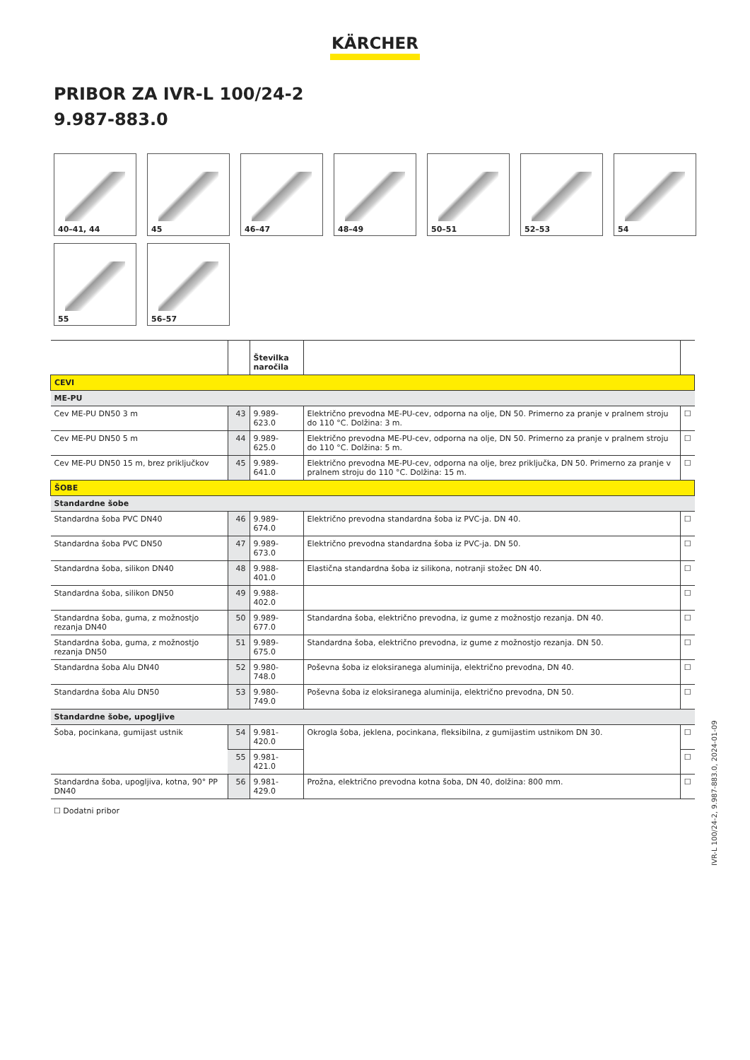KÄRCHER
PRIBOR ZA IVR-L 100/24-2
9.987-883.0
40–41, 44
45
46–47
48–49
50–51
52–53
54
55
56–57
| | | Številka naročila | | |
| --- | --- | --- | --- | --- |
| CEVI | | | | |
| ME-PU | | | | |
| Cev ME-PU DN50 3 m | 43 | 9.989-623.0 | Električno prevodna ME-PU-cev, odporna na olje, DN 50. Primerno za pranje v pralnem stroju do 110 °C. Dolžina: 3 m. | ☐ |
| Cev ME-PU DN50 5 m | 44 | 9.989-625.0 | Električno prevodna ME-PU-cev, odporna na olje, DN 50. Primerno za pranje v pralnem stroju do 110 °C. Dolžina: 5 m. | ☐ |
| Cev ME-PU DN50 15 m, brez priključkov | 45 | 9.989-641.0 | Električno prevodna ME-PU-cev, odporna na olje, brez priključka, DN 50. Primerno za pranje v pralnem stroju do 110 °C. Dolžina: 15 m. | ☐ |
| ŠOBE | | | | |
| Standardne šobe | | | | |
| Standardna šoba PVC DN40 | 46 | 9.989-674.0 | Električno prevodna standardna šoba iz PVC-ja. DN 40. | ☐ |
| Standardna šoba PVC DN50 | 47 | 9.989-673.0 | Električno prevodna standardna šoba iz PVC-ja. DN 50. | ☐ |
| Standardna šoba, silikon DN40 | 48 | 9.988-401.0 | Elastična standardna šoba iz silikona, notranji stožec DN 40. | ☐ |
| Standardna šoba, silikon DN50 | 49 | 9.988-402.0 | | ☐ |
| Standardna šoba, guma, z možnostjo rezanja DN40 | 50 | 9.989-677.0 | Standardna šoba, električno prevodna, iz gume z možnostjo rezanja. DN 40. | ☐ |
| Standardna šoba, guma, z možnostjo rezanja DN50 | 51 | 9.989-675.0 | Standardna šoba, električno prevodna, iz gume z možnostjo rezanja. DN 50. | ☐ |
| Standardna šoba Alu DN40 | 52 | 9.980-748.0 | Poševna šoba iz eloksiranega aluminija, električno prevodna, DN 40. | ☐ |
| Standardna šoba Alu DN50 | 53 | 9.980-749.0 | Poševna šoba iz eloksiranega aluminija, električno prevodna, DN 50. | ☐ |
| Standardne šobe, upogljive | | | | |
| Šoba, pocinkana, gumijast ustnik | 54 | 9.981-420.0 | Okrogla šoba, jeklena, pocinkana, fleksibilna, z gumijastim ustnikom DN 30. | ☐ |
| | 55 | 9.981-421.0 | | ☐ |
| Standardna šoba, upogljiva, kotna, 90° PP DN40 | 56 | 9.981-429.0 | Prožna, električno prevodna kotna šoba, DN 40, dolžina: 800 mm. | ☐ |
☐ Dodatni pribor
IVR-L 100/24-2, 9.987-883.0, 2024-01-09